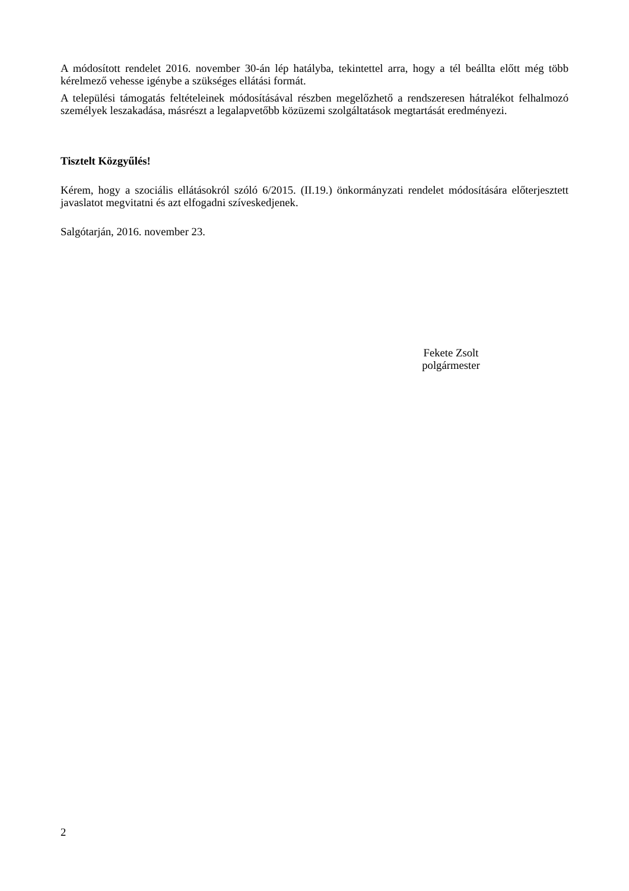A módosított rendelet 2016. november 30-án lép hatályba, tekintettel arra, hogy a tél beállta előtt még több kérelmező vehesse igénybe a szükséges ellátási formát.
A települési támogatás feltételeinek módosításával részben megelőzhető a rendszeresen hátralékot felhalmozó személyek leszakadása, másrészt a legalapvetőbb közüzemi szolgáltatások megtartását eredményezi.
Tisztelt Közgyűlés!
Kérem, hogy a szociális ellátásokról szóló 6/2015. (II.19.) önkormányzati rendelet módosítására előterjesztett javaslatot megvitatni és azt elfogadni szíveskedjenek.
Salgótarján, 2016. november 23.
Fekete Zsolt
polgármester
2